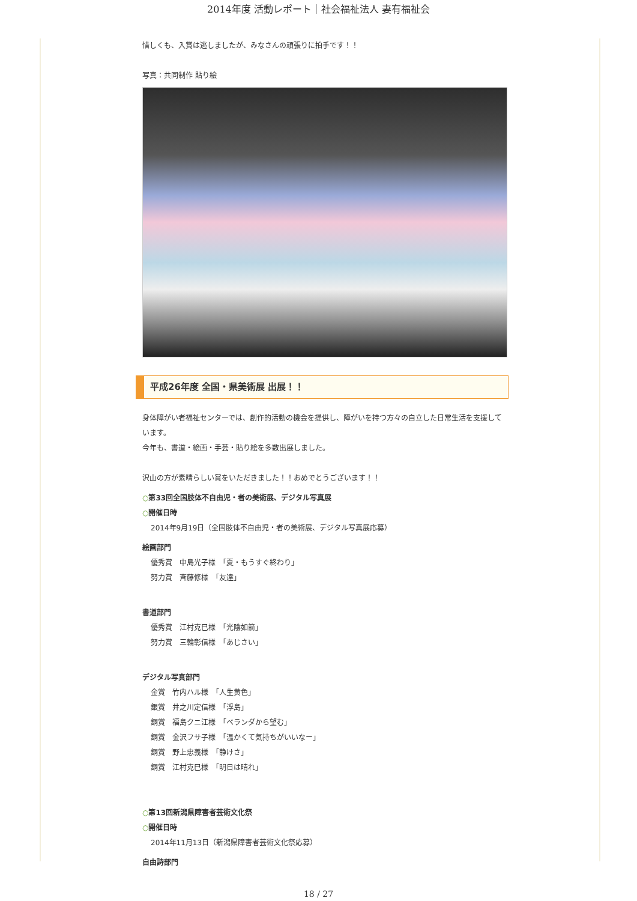2014年度 活動レポート｜社会福祉法人 妻有福祉会
惜しくも、入賞は逃しましたが、みなさんの頑張りに拍手です！！
写真：共同制作 貼り絵
平成26年度 全国・県美術展 出展！！
身体障がい者福祉センターでは、創作的活動の機会を提供し、障がいを持つ方々の自立した日常生活を支援しています。
今年も、書道・絵画・手芸・貼り絵を多数出展しました。
沢山の方が素晴らしい賞をいただきました！！おめでとうございます！！
○第33回全国肢体不自由児・者の美術展、デジタル写真展
○開催日時
2014年9月19日（全国肢体不自由児・者の美術展、デジタル写真展応募）
絵画部門
優秀賞　中島光子様　「夏・もうすぐ終わり」
努力賞　斉藤修様　「友達」
書道部門
優秀賞　江村克巳様　「光陰如箭」
努力賞　三輪彰信様　「あじさい」
デジタル写真部門
金賞　竹内ハル様　「人生黄色」
銀賞　井之川定信様　「浮島」
銅賞　福島クニ江様　「ベランダから望む」
銅賞　金沢フサ子様　「温かくて気持ちがいいなー」
銅賞　野上忠義様　「静けさ」
銅賞　江村克巳様　「明日は晴れ」
○第13回新潟県障害者芸術文化祭
○開催日時
2014年11月13日（新潟県障害者芸術文化祭応募）
自由詩部門
18 / 27